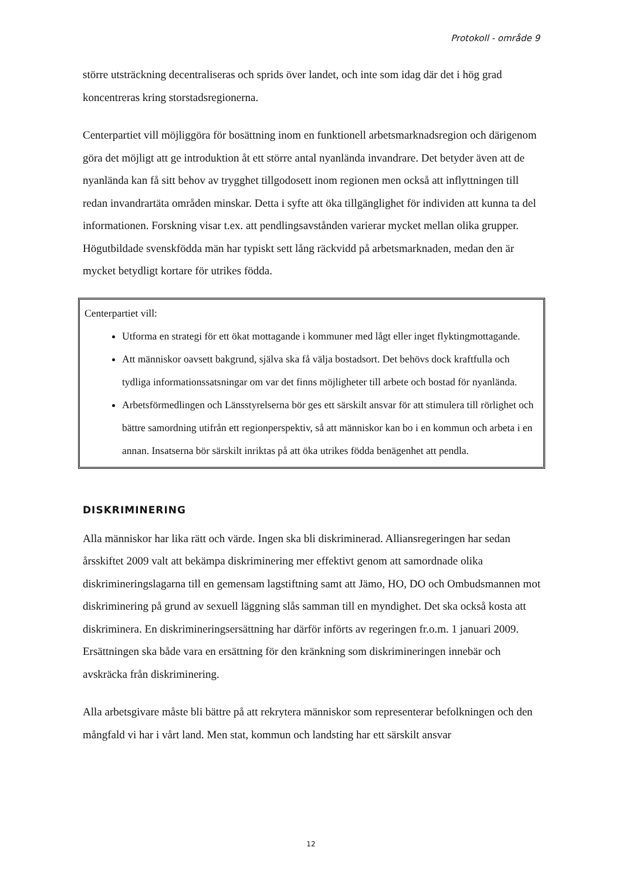Protokoll - område 9
större utsträckning decentraliseras och sprids över landet, och inte som idag där det i hög grad koncentreras kring storstadsregionerna.
Centerpartiet vill möjliggöra för bosättning inom en funktionell arbetsmarknadsregion och därigenom göra det möjligt att ge introduktion åt ett större antal nyanlända invandrare. Det betyder även att de nyanlända kan få sitt behov av trygghet tillgodosett inom regionen men också att inflyttningen till redan invandrartäta områden minskar. Detta i syfte att öka tillgänglighet för individen att kunna ta del informationen. Forskning visar t.ex. att pendlingsavstånden varierar mycket mellan olika grupper. Högutbildade svenskfödda män har typiskt sett lång räckvidd på arbetsmarknaden, medan den är mycket betydligt kortare för utrikes födda.
Centerpartiet vill:
Utforma en strategi för ett ökat mottagande i kommuner med lågt eller inget flyktingmottagande.
Att människor oavsett bakgrund, själva ska få välja bostadsort. Det behövs dock kraftfulla och tydliga informationssatsningar om var det finns möjligheter till arbete och bostad för nyanlända.
Arbetsförmedlingen och Länsstyrelserna bör ges ett särskilt ansvar för att stimulera till rörlighet och bättre samordning utifrån ett regionperspektiv, så att människor kan bo i en kommun och arbeta i en annan. Insatserna bör särskilt inriktas på att öka utrikes födda benägenhet att pendla.
DISKRIMINERING
Alla människor har lika rätt och värde. Ingen ska bli diskriminerad. Alliansregeringen har sedan årsskiftet 2009 valt att bekämpa diskriminering mer effektivt genom att samordnade olika diskrimineringslagarna till en gemensam lagstiftning samt att Jämo, HO, DO och Ombudsmannen mot diskriminering på grund av sexuell läggning slås samman till en myndighet. Det ska också kosta att diskriminera. En diskrimineringsersättning har därför införts av regeringen fr.o.m. 1 januari 2009. Ersättningen ska både vara en ersättning för den kränkning som diskrimineringen innebär och avskräcka från diskriminering.
Alla arbetsgivare måste bli bättre på att rekrytera människor som representerar befolkningen och den mångfald vi har i vårt land. Men stat, kommun och landsting har ett särskilt ansvar
12